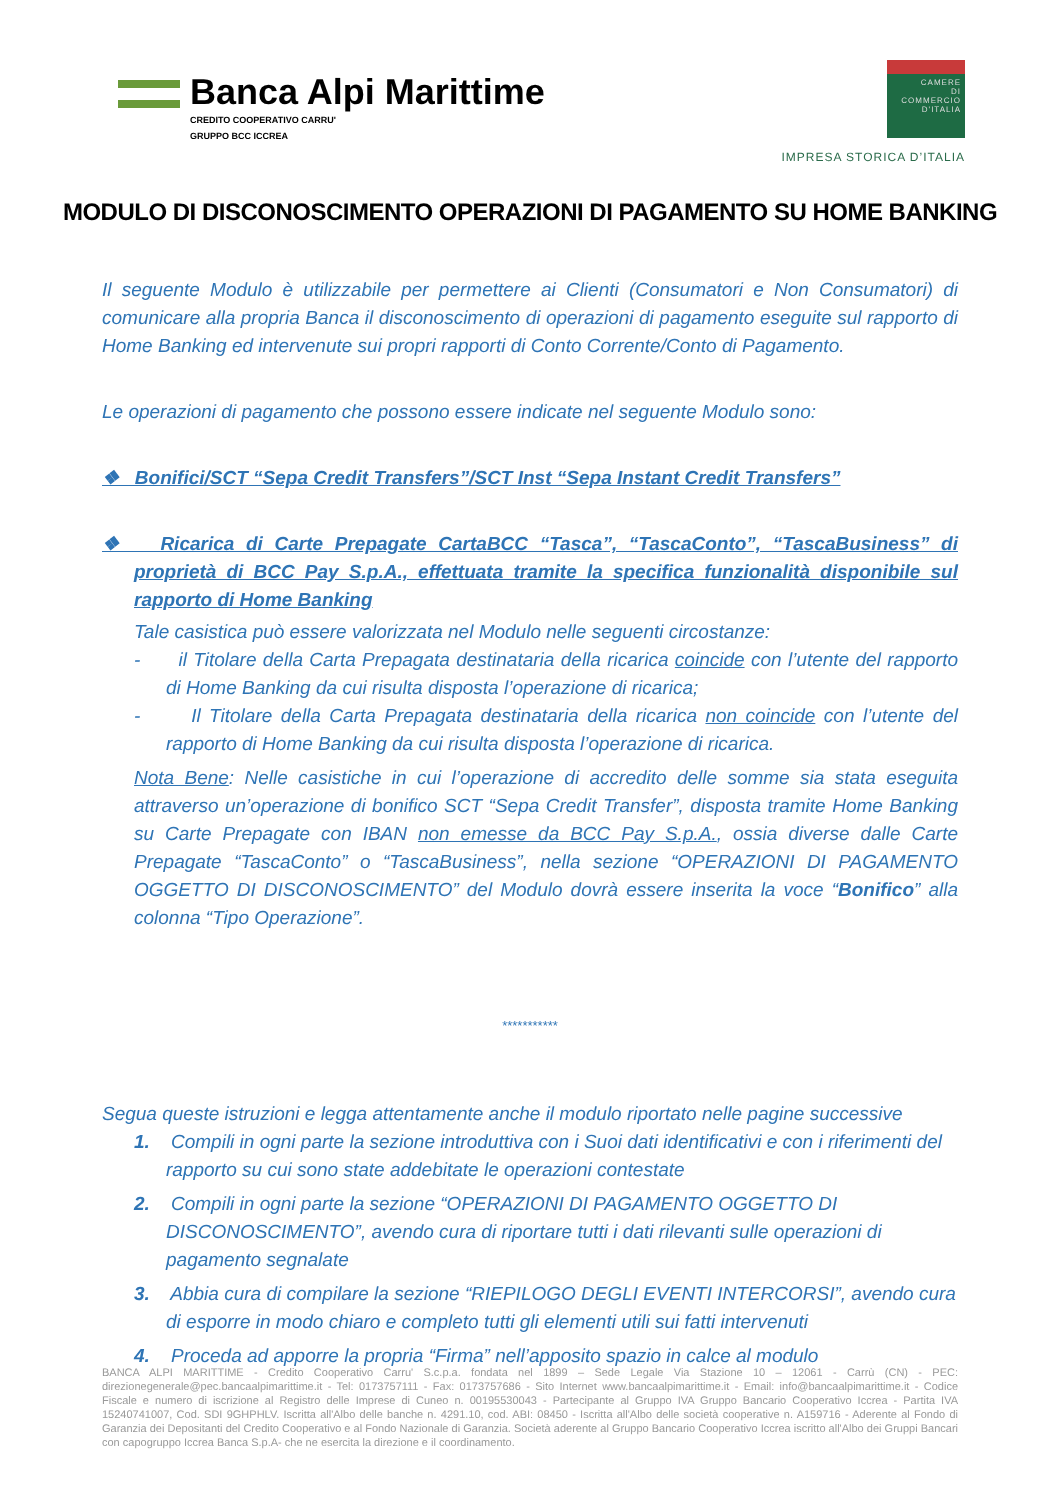Banca Alpi Marittime
CREDITO COOPERATIVO CARRU'
GRUPPO BCC ICCREA
CAMERE
DI COMMERCIO
D'ITALIA
IMPRESA STORICA D’ITALIA
MODULO DI DISCONOSCIMENTO OPERAZIONI DI PAGAMENTO SU HOME BANKING
Il seguente Modulo è utilizzabile per permettere ai Clienti (Consumatori e Non Consumatori) di comunicare alla propria Banca il disconoscimento di operazioni di pagamento eseguite sul rapporto di Home Banking ed intervenute sui propri rapporti di Conto Corrente/Conto di Pagamento.
Le operazioni di pagamento che possono essere indicate nel seguente Modulo sono:
❖ Bonifici/SCT “Sepa Credit Transfers”/SCT Inst “Sepa Instant Credit Transfers”
❖ Ricarica di Carte Prepagate CartaBCC “Tasca”, “TascaConto”, “TascaBusiness” di proprietà di BCC Pay S.p.A., effettuata tramite la specifica funzionalità disponibile sul rapporto di Home Banking
Tale casistica può essere valorizzata nel Modulo nelle seguenti circostanze:
- il Titolare della Carta Prepagata destinataria della ricarica coincide con l’utente del rapporto di Home Banking da cui risulta disposta l’operazione di ricarica;
- Il Titolare della Carta Prepagata destinataria della ricarica non coincide con l’utente del rapporto di Home Banking da cui risulta disposta l’operazione di ricarica.
Nota Bene: Nelle casistiche in cui l’operazione di accredito delle somme sia stata eseguita attraverso un’operazione di bonifico SCT “Sepa Credit Transfer”, disposta tramite Home Banking su Carte Prepagate con IBAN non emesse da BCC Pay S.p.A., ossia diverse dalle Carte Prepagate “TascaConto” o “TascaBusiness”, nella sezione “OPERAZIONI DI PAGAMENTO OGGETTO DI DISCONOSCIMENTO” del Modulo dovrà essere inserita la voce “Bonifico” alla colonna “Tipo Operazione”.
***********
Segua queste istruzioni e legga attentamente anche il modulo riportato nelle pagine successive
1. Compili in ogni parte la sezione introduttiva con i Suoi dati identificativi e con i riferimenti del rapporto su cui sono state addebitate le operazioni contestate
2. Compili in ogni parte la sezione “OPERAZIONI DI PAGAMENTO OGGETTO DI DISCONOSCIMENTO”, avendo cura di riportare tutti i dati rilevanti sulle operazioni di pagamento segnalate
3. Abbia cura di compilare la sezione “RIEPILOGO DEGLI EVENTI INTERCORSI”, avendo cura di esporre in modo chiaro e completo tutti gli elementi utili sui fatti intervenuti
4. Proceda ad apporre la propria “Firma” nell’apposito spazio in calce al modulo
BANCA ALPI MARITTIME - Credito Cooperativo Carru' S.c.p.a. fondata nel 1899 – Sede Legale Via Stazione 10 – 12061 - Carrù (CN) - PEC: direzionegenerale@pec.bancaalpimarittime.it - Tel: 0173757111 - Fax: 0173757686 - Sito Internet www.bancaalpimarittime.it - Email: info@bancaalpimarittime.it - Codice Fiscale e numero di iscrizione al Registro delle Imprese di Cuneo n. 00195530043 - Partecipante al Gruppo IVA Gruppo Bancario Cooperativo Iccrea - Partita IVA 15240741007, Cod. SDI 9GHPHLV. Iscritta all'Albo delle banche n. 4291.10, cod. ABI: 08450 - Iscritta all'Albo delle società cooperative n. A159716 - Aderente al Fondo di Garanzia dei Depositanti del Credito Cooperativo e al Fondo Nazionale di Garanzia. Società aderente al Gruppo Bancario Cooperativo Iccrea iscritto all'Albo dei Gruppi Bancari con capogruppo Iccrea Banca S.p.A- che ne esercita la direzione e il coordinamento.